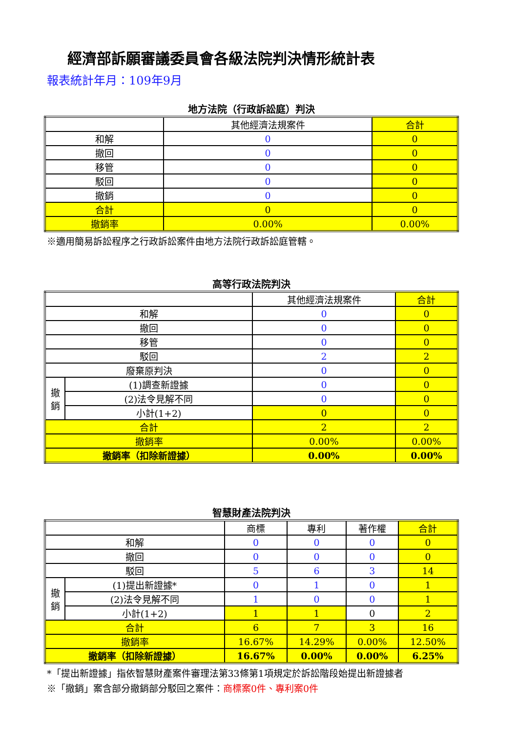經濟部訴願審議委員會各級法院判決情形統計表
報表統計年月：109年9月
地方法院（行政訴訟庭）判決
| | 其他經濟法規案件 | 合計 |
| --- | --- | --- |
| 和解 | 0 | 0 |
| 撤回 | 0 | 0 |
| 移管 | 0 | 0 |
| 駁回 | 0 | 0 |
| 撤銷 | 0 | 0 |
| 合計 | 0 | 0 |
| 撤銷率 | 0.00% | 0.00% |
※適用簡易訴訟程序之行政訴訟案件由地方法院行政訴訟庭管轄。
高等行政法院判決
| | | 其他經濟法規案件 | 合計 |
| --- | --- | --- | --- |
| 和解 | | 0 | 0 |
| 撤回 | | 0 | 0 |
| 移管 | | 0 | 0 |
| 駁回 | | 2 | 2 |
| 廢棄原判決 | | 0 | 0 |
| 撤 銷 | (1)調查新證據 | 0 | 0 |
| | (2)法令見解不同 | 0 | 0 |
| | 小計(1+2) | 0 | 0 |
| 合計 | | 2 | 2 |
| 撤銷率 | | 0.00% | 0.00% |
| 撤銷率（扣除新證據） | | 0.00% | 0.00% |
智慧財產法院判決
| | | 商標 | 專利 | 著作權 | 合計 |
| --- | --- | --- | --- | --- | --- |
| 和解 | | 0 | 0 | 0 | 0 |
| 撤回 | | 0 | 0 | 0 | 0 |
| 駁回 | | 5 | 6 | 3 | 14 |
| 撤 銷 | (1)提出新證據* | 0 | 1 | 0 | 1 |
| | (2)法令見解不同 | 1 | 0 | 0 | 1 |
| | 小計(1+2) | 1 | 1 | 0 | 2 |
| 合計 | | 6 | 7 | 3 | 16 |
| 撤銷率 | | 16.67% | 14.29% | 0.00% | 12.50% |
| 撤銷率（扣除新證據） | | 16.67% | 0.00% | 0.00% | 6.25% |
*「提出新證據」指依智慧財產案件審理法第33條第1項規定於訴訟階段始提出新證據者
※「撤銷」案含部分撤銷部分駁回之案件：商標案0件、專利案0件